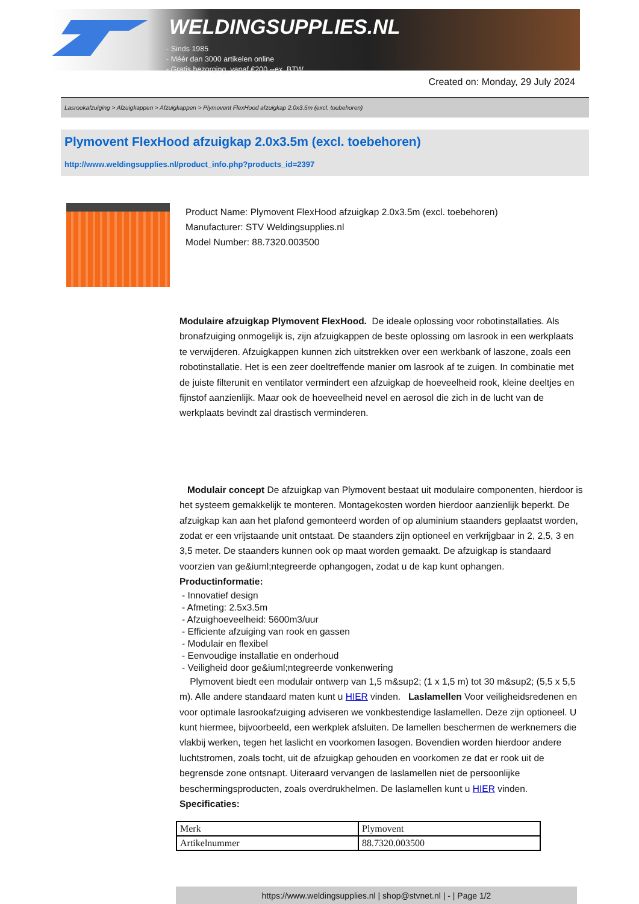WELDINGSUPPLIES.NL
- Sinds 1985
- Méér dan 3000 artikelen online
- Gratis bezorging, vanaf €200,--ex. BTW
Created on: Monday, 29 July 2024
Lasrookafzuiging > Afzuigkappen > Afzuigkappen > Plymovent FlexHood afzuigkap 2.0x3.5m (excl. toebehoren)
Plymovent FlexHood afzuigkap 2.0x3.5m (excl. toebehoren)
http://www.weldingsupplies.nl/product_info.php?products_id=2397
Product Name: Plymovent FlexHood afzuigkap 2.0x3.5m (excl. toebehoren)
Manufacturer: STV Weldingsupplies.nl
Model Number: 88.7320.003500
Modulaire afzuigkap Plymovent FlexHood. De ideale oplossing voor robotinstallaties. Als bronafzuiging onmogelijk is, zijn afzuigkappen de beste oplossing om lasrook in een werkplaats te verwijderen. Afzuigkappen kunnen zich uitstrekken over een werkbank of laszone, zoals een robotinstallatie. Het is een zeer doeltreffende manier om lasrook af te zuigen. In combinatie met de juiste filterunit en ventilator vermindert een afzuigkap de hoeveelheid rook, kleine deeltjes en fijnstof aanzienlijk. Maar ook de hoeveelheid nevel en aerosol die zich in de lucht van de werkplaats bevindt zal drastisch verminderen.
Modulair concept De afzuigkap van Plymovent bestaat uit modulaire componenten, hierdoor is het systeem gemakkelijk te monteren. Montagekosten worden hierdoor aanzienlijk beperkt. De afzuigkap kan aan het plafond gemonteerd worden of op aluminium staanders geplaatst worden, zodat er een vrijstaande unit ontstaat. De staanders zijn optioneel en verkrijgbaar in 2, 2,5, 3 en 3,5 meter. De staanders kunnen ook op maat worden gemaakt. De afzuigkap is standaard voorzien van ge&iuml;ntegreerde ophangogen, zodat u de kap kunt ophangen. Productinformatie:
- Innovatief design
- Afmeting: 2.5x3.5m
- Afzuighoeveelheid: 5600m3/uur
- Efficiente afzuiging van rook en gassen
- Modulair en flexibel
- Eenvoudige installatie en onderhoud
- Veiligheid door ge&iuml;ntegreerde vonkenwering
Plymovent biedt een modulair ontwerp van 1,5 m&sup2; (1 x 1,5 m) tot 30 m&sup2; (5,5 x 5,5 m). Alle andere standaard maten kunt u HIER vinden. Laslamellen Voor veiligheidsredenen en voor optimale lasrookafzuiging adviseren we vonkbestendige laslamellen. Deze zijn optioneel. U kunt hiermee, bijvoorbeeld, een werkplek afsluiten. De lamellen beschermen de werknemers die vlakbij werken, tegen het laslicht en voorkomen lasogen. Bovendien worden hierdoor andere luchtstromen, zoals tocht, uit de afzuigkap gehouden en voorkomen ze dat er rook uit de begrensde zone ontsnapt. Uiteraard vervangen de laslamellen niet de persoonlijke beschermingsproducten, zoals overdrukhelmen. De laslamellen kunt u HIER vinden. Specificaties:
| Merk | Plymovent |
| Artikelnummer | 88.7320.003500 |
https://www.weldingsupplies.nl | shop@stvnet.nl | - | Page 1/2